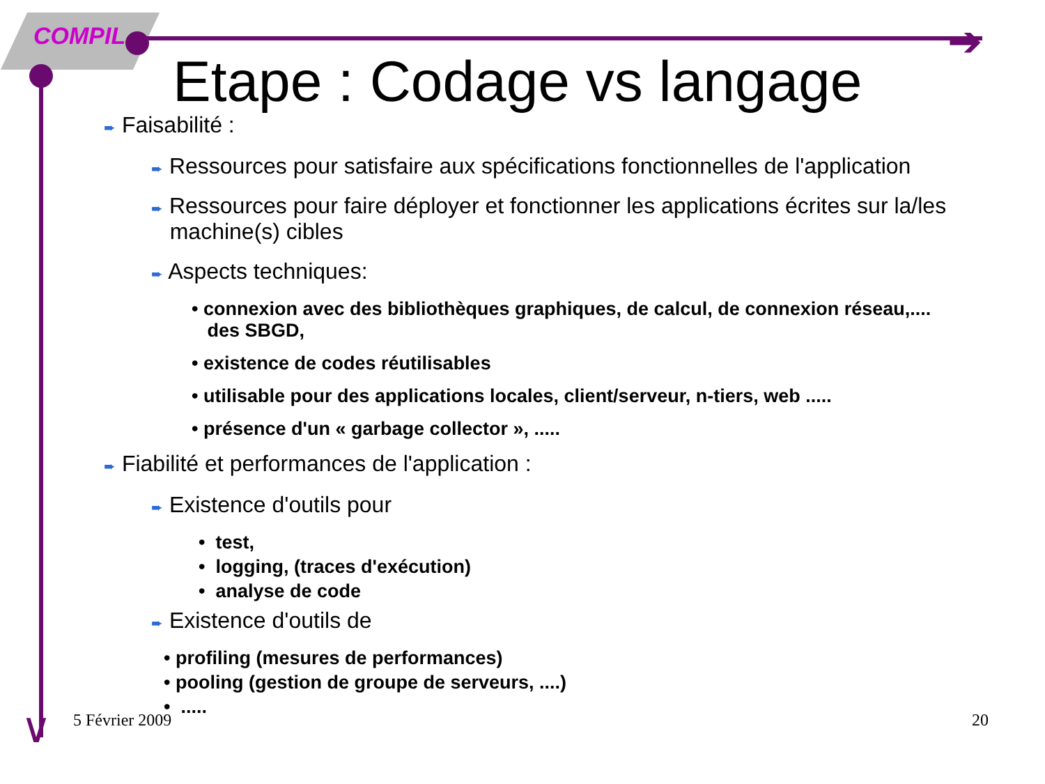COMPIL ➔
∨
Etape : Codage vs langage
➨ Faisabilité :
➨ Ressources pour satisfaire aux spécifications fonctionnelles de l'application
➨ Ressources pour faire déployer et fonctionner les applications écrites sur la/les
machine(s) cibles
➨ Aspects techniques:
• connexion avec des bibliothèques graphiques, de calcul, de connexion réseau,....
des SBGD,
• existence de codes réutilisables
• utilisable pour des applications locales, client/serveur, n-tiers, web .....
• présence d'un « garbage collector », .....
➨ Fiabilité et performances de l'application :
➨ Existence d'outils pour
• test,
• logging, (traces d'exécution)
• analyse de code
➨ Existence d'outils de
• profiling (mesures de performances)
• pooling (gestion de groupe de serveurs, ....)
• .....
5 Février 2009 20